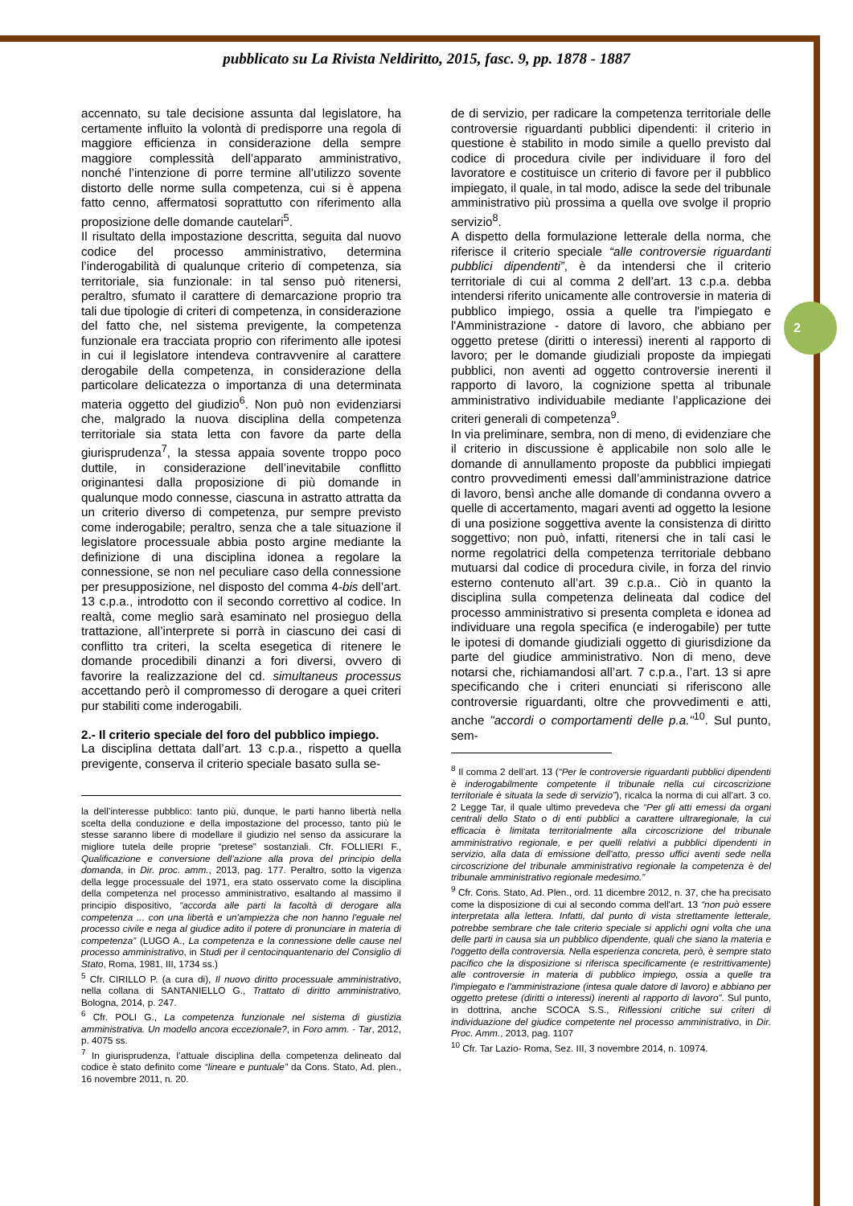2
pubblicato su La Rivista Neldiritto, 2015, fasc. 9, pp. 1878 - 1887
accennato, su tale decisione assunta dal legislatore, ha certamente influito la volontà di predisporre una regola di maggiore efficienza in considerazione della sempre maggiore complessità dell’apparato amministrativo, nonché l’intenzione di porre termine all’utilizzo sovente distorto delle norme sulla competenza, cui si è appena fatto cenno, affermatosi soprattutto con riferimento alla proposizione delle domande cautelari<sup>5</sup>.
Il risultato della impostazione descritta, seguita dal nuovo codice del processo amministrativo, determina l’inderogabilità di qualunque criterio di competenza, sia territoriale, sia funzionale: in tal senso può ritenersi, peraltro, sfumato il carattere di demarcazione proprio tra tali due tipologie di criteri di competenza, in considerazione del fatto che, nel sistema previgente, la competenza funzionale era tracciata proprio con riferimento alle ipotesi in cui il legislatore intendeva contravvenire al carattere derogabile della competenza, in considerazione della particolare delicatezza o importanza di una determinata materia oggetto del giudizio<sup>6</sup>. Non può non evidenziarsi che, malgrado la nuova disciplina della competenza territoriale sia stata letta con favore da parte della giurisprudenza<sup>7</sup>, la stessa appaia sovente troppo poco duttile, in considerazione dell’inevitabile conflitto originantesi dalla proposizione di più domande in qualunque modo connesse, ciascuna in astratto attratta da un criterio diverso di competenza, pur sempre previsto come inderogabile; peraltro, senza che a tale situazione il legislatore processuale abbia posto argine mediante la definizione di una disciplina idonea a regolare la connessione, se non nel peculiare caso della connessione per presupposizione, nel disposto del comma 4-bis dell’art. 13 c.p.a., introdotto con il secondo correttivo al codice. In realtà, come meglio sarà esaminato nel prosieguo della trattazione, all’interprete si porrà in ciascuno dei casi di conflitto tra criteri, la scelta esegetica di ritenere le domande procedibili dinanzi a fori diversi, ovvero di favorire la realizzazione del cd. simultaneus processus accettando però il compromesso di derogare a quei criteri pur stabiliti come inderogabili.
2.- Il criterio speciale del foro del pubblico impiego.
La disciplina dettata dall’art. 13 c.p.a., rispetto a quella previgente, conserva il criterio speciale basato sulla se-
la dell’interesse pubblico: tanto più, dunque, le parti hanno libertà nella scelta della conduzione e della impostazione del processo, tanto più le stesse saranno libere di modellare il giudizio nel senso da assicurare la migliore tutela delle proprie “pretese” sostanziali. Cfr. FOLLIERI F., Qualificazione e conversione dell’azione alla prova del principio della domanda, in Dir. proc. amm., 2013, pag. 177. Peraltro, sotto la vigenza della legge processuale del 1971, era stato osservato come la disciplina della competenza nel processo amministrativo, esaltando al massimo il principio dispositivo, “accorda alle parti la facoltà di derogare alla competenza ... con una libertà e un'ampiezza che non hanno l'eguale nel processo civile e nega al giudice adito il potere di pronunciare in materia di competenza” (LUGO A., La competenza e la connessione delle cause nel processo amministrativo, in Studi per il centocinquantenario del Consiglio di Stato, Roma, 1981, III, 1734 ss.)
<sup>5</sup> Cfr. CIRILLO P. (a cura di), Il nuovo diritto processuale amministrativo, nella collana di SANTANIELLO G., Trattato di diritto amministrativo, Bologna, 2014, p. 247.
<sup>6</sup> Cfr. POLI G., La competenza funzionale nel sistema di giustizia amministrativa. Un modello ancora eccezionale?, in Foro amm. - Tar, 2012, p. 4075 ss.
<sup>7</sup> In giurisprudenza, l’attuale disciplina della competenza delineato dal codice è stato definito come “lineare e puntuale” da Cons. Stato, Ad. plen., 16 novembre 2011, n. 20.
de di servizio, per radicare la competenza territoriale delle controversie riguardanti pubblici dipendenti: il criterio in questione è stabilito in modo simile a quello previsto dal codice di procedura civile per individuare il foro del lavoratore e costituisce un criterio di favore per il pubblico impiegato, il quale, in tal modo, adisce la sede del tribunale amministrativo più prossima a quella ove svolge il proprio servizio<sup>8</sup>.
A dispetto della formulazione letterale della norma, che riferisce il criterio speciale “alle controversie riguardanti pubblici dipendenti”, è da intendersi che il criterio territoriale di cui al comma 2 dell’art. 13 c.p.a. debba intendersi riferito unicamente alle controversie in materia di pubblico impiego, ossia a quelle tra l'impiegato e l'Amministrazione - datore di lavoro, che abbiano per oggetto pretese (diritti o interessi) inerenti al rapporto di lavoro; per le domande giudiziali proposte da impiegati pubblici, non aventi ad oggetto controversie inerenti il rapporto di lavoro, la cognizione spetta al tribunale amministrativo individuabile mediante l’applicazione dei criteri generali di competenza<sup>9</sup>.
In via preliminare, sembra, non di meno, di evidenziare che il criterio in discussione è applicabile non solo alle le domande di annullamento proposte da pubblici impiegati contro provvedimenti emessi dall’amministrazione datrice di lavoro, bensì anche alle domande di condanna ovvero a quelle di accertamento, magari aventi ad oggetto la lesione di una posizione soggettiva avente la consistenza di diritto soggettivo; non può, infatti, ritenersi che in tali casi le norme regolatrici della competenza territoriale debbano mutuarsi dal codice di procedura civile, in forza del rinvio esterno contenuto all’art. 39 c.p.a.. Ciò in quanto la disciplina sulla competenza delineata dal codice del processo amministrativo si presenta completa e idonea ad individuare una regola specifica (e inderogabile) per tutte le ipotesi di domande giudiziali oggetto di giurisdizione da parte del giudice amministrativo. Non di meno, deve notarsi che, richiamandosi all’art. 7 c.p.a., l’art. 13 si apre specificando che i criteri enunciati si riferiscono alle controversie riguardanti, oltre che provvedimenti e atti, anche "accordi o comportamenti delle p.a."<sup>10</sup>. Sul punto, sem-
<sup>8</sup> Il comma 2 dell’art. 13 (“Per le controversie riguardanti pubblici dipendenti è inderogabilmente competente il tribunale nella cui circoscrizione territoriale è situata la sede di servizio”), ricalca la norma di cui all’art. 3 co. 2 Legge Tar, il quale ultimo prevedeva che “Per gli atti emessi da organi centrali dello Stato o di enti pubblici a carattere ultraregionale, la cui efficacia è limitata territorialmente alla circoscrizione del tribunale amministrativo regionale, e per quelli relativi a pubblici dipendenti in servizio, alla data di emissione dell'atto, presso uffici aventi sede nella circoscrizione del tribunale amministrativo regionale la competenza è del tribunale amministrativo regionale medesimo.”
<sup>9</sup> Cfr. Cons. Stato, Ad. Plen., ord. 11 dicembre 2012, n. 37, che ha precisato come la disposizione di cui al secondo comma dell'art. 13 “non può essere interpretata alla lettera. Infatti, dal punto di vista strettamente letterale, potrebbe sembrare che tale criterio speciale si applichi ogni volta che una delle parti in causa sia un pubblico dipendente, quali che siano la materia e l'oggetto della controversia. Nella esperienza concreta, però, è sempre stato pacifico che la disposizione si riferisca specificamente (e restrittivamente) alle controversie in materia di pubblico impiego, ossia a quelle tra l'impiegato e l'amministrazione (intesa quale datore di lavoro) e abbiano per oggetto pretese (diritti o interessi) inerenti al rapporto di lavoro”. Sul punto, in dottrina, anche SCOCA S.S., Riflessioni critiche sui criteri di individuazione del giudice competente nel processo amministrativo, in Dir. Proc. Amm., 2013, pag. 1107
<sup>10</sup> Cfr. Tar Lazio- Roma, Sez. III, 3 novembre 2014, n. 10974.